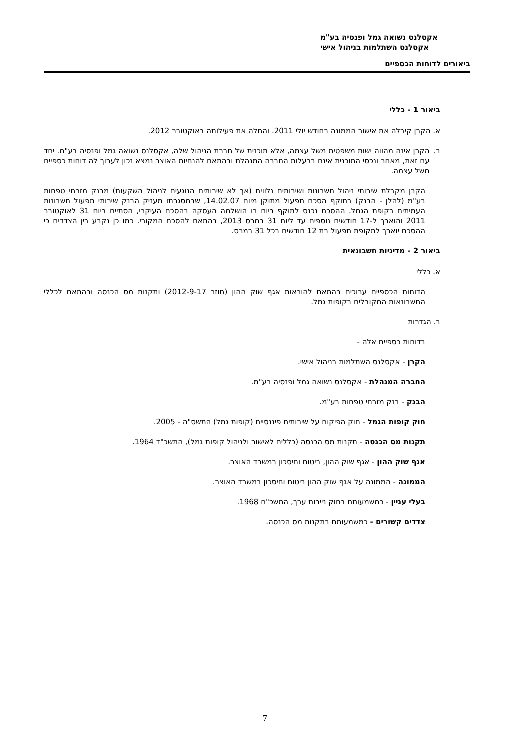אקסלנס נשואה גמל ופנסיה בע"מ
אקסלנס השתלמות בניהול אישי
ביאורים לדוחות הכספיים
ביאור 1 - כללי
א. הקרן קיבלה את אישור הממונה בחודש יולי 2011. והחלה את פעילותה באוקטובר 2012.
ב. הקרן אינה מהווה ישות משפטית משל עצמה, אלא תוכנית של חברת הניהול שלה, אקסלנס נשואה גמל ופנסיה בע"מ. יחד עם זאת, מאחר ונכסי התוכנית אינם בבעלות החברה המנהלת ובהתאם להנחיות האוצר נמצא נכון לערוך לה דוחות כספיים משל עצמה.
הקרן מקבלת שירותי ניהול חשבונות ושירותים נלווים (אך לא שירותים הנוגעים לניהול השקעות) מבנק מזרחי טפחות בע"מ (להלן - הבנק) בתוקף הסכם תפעול מתוקן מיום 14.02.07, שבמסגרתו מעניק הבנק שירותי תפעול חשבונות העמיתים בקופת הגמל. ההסכם נכנס לתוקף ביום בו הושלמה העסקה בהסכם העיקרי, הסתיים ביום 31 לאוקטובר 2011 והוארך ל-17 חודשים נוספים עד ליום 31 במרס 2013, בהתאם להסכם המקורי. כמו כן נקבע בין הצדדים כי ההסכם יוארך לתקופת תפעול בת 12 חודשים בכל 31 במרס.
ביאור 2 - מדיניות חשבונאית
א. כללי
הדוחות הכספיים ערוכים בהתאם להוראות אגף שוק ההון (חוזר 2012-9-17) ותקנות מס הכנסה ובהתאם לכללי החשבונאות המקובלים בקופות גמל.
ב. הגדרות
בדוחות כספיים אלה -
הקרן - אקסלנס השתלמות בניהול אישי.
החברה המנהלת - אקסלנס נשואה גמל ופנסיה בע"מ.
הבנק - בנק מזרחי טפחות בע"מ.
חוק קופות הגמל - חוק הפיקוח על שירותים פיננסיים (קופות גמל) התשס"ה - 2005.
תקנות מס הכנסה - תקנות מס הכנסה (כללים לאישור ולניהול קופות גמל), התשכ"ד 1964.
אגף שוק ההון - אגף שוק ההון, ביטוח וחיסכון במשרד האוצר.
הממונה - הממונה על אגף שוק ההון ביטוח וחיסכון במשרד האוצר.
בעלי עניין - כמשמעותם בחוק ניירות ערך, התשכ"ח 1968.
צדדים קשורים - כמשמעותם בתקנות מס הכנסה.
7